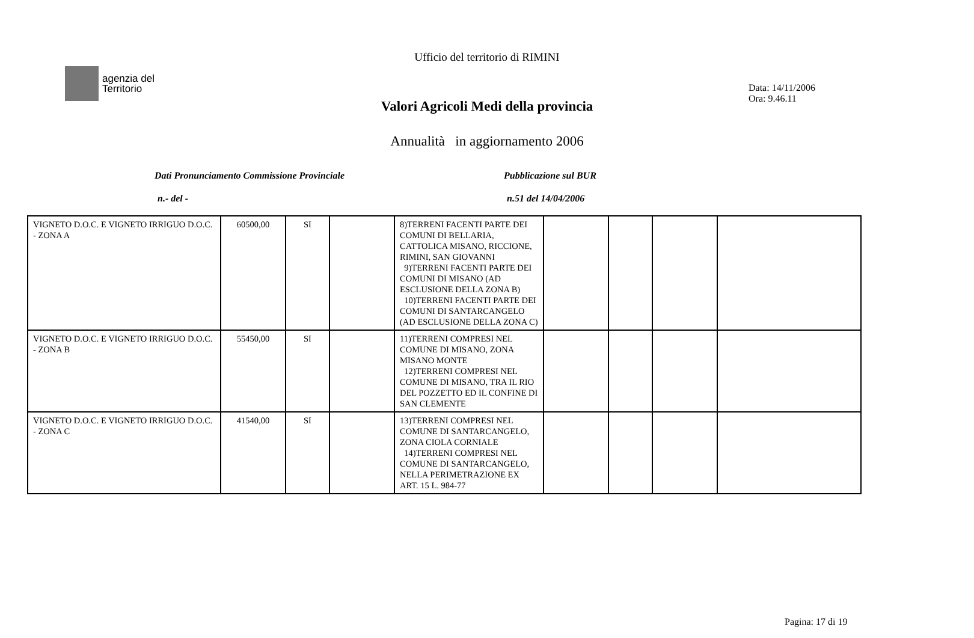Ufficio del territorio di RIMINI
agenzia del
Territorio
Data: 14/11/2006
Ora: 9.46.11
Valori Agricoli Medi della provincia
Annualità in aggiornamento 2006
Dati Pronunciamento Commissione Provinciale
Pubblicazione sul BUR
n.- del - n.51 del 14/04/2006
| VIGNETO D.O.C. E VIGNETO IRRIGUO D.O.C. - ZONA A | 60500,00 | SI | | 8)TERRENI FACENTI PARTE DEI COMUNI DI BELLARIA, CATTOLICA MISANO, RICCIONE, RIMINI, SAN GIOVANNI 9)TERRENI FACENTI PARTE DEI COMUNI DI MISANO (AD ESCLUSIONE DELLA ZONA B) 10)TERRENI FACENTI PARTE DEI COMUNI DI SANTARCANGELO (AD ESCLUSIONE DELLA ZONA C) | | | | |
| VIGNETO D.O.C. E VIGNETO IRRIGUO D.O.C. - ZONA B | 55450,00 | SI | | 11)TERRENI COMPRESI NEL COMUNE DI MISANO, ZONA MISANO MONTE 12)TERRENI COMPRESI NEL COMUNE DI MISANO, TRA IL RIO DEL POZZETTO ED IL CONFINE DI SAN CLEMENTE | | | | |
| VIGNETO D.O.C. E VIGNETO IRRIGUO D.O.C. - ZONA C | 41540,00 | SI | | 13)TERRENI COMPRESI NEL COMUNE DI SANTARCANGELO, ZONA CIOLA CORNIALE 14)TERRENI COMPRESI NEL COMUNE DI SANTARCANGELO, NELLA PERIMETRAZIONE EX ART. 15 L. 984-77 | | | | |
Pagina: 17 di 19